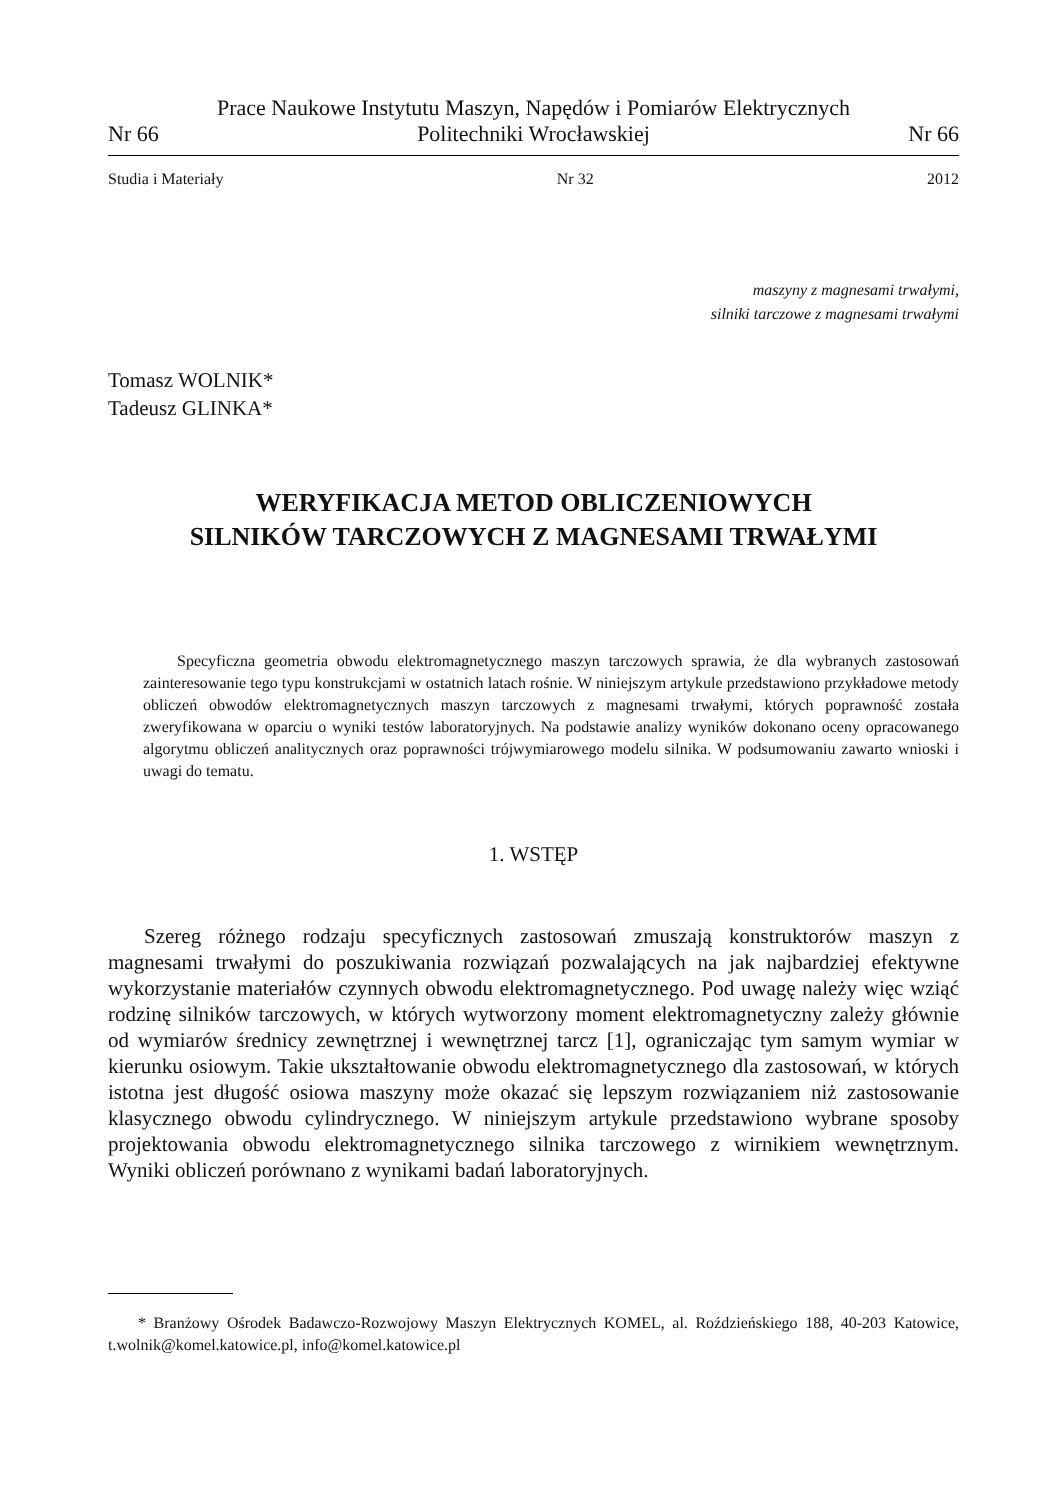Nr 66 Prace Naukowe Instytutu Maszyn, Napędów i Pomiarów Elektrycznych
Politechniki Wrocławskiej Nr 66
Studia i Materiały Nr 32 2012
maszyny z magnesami trwałymi,
silniki tarczowe z magnesami trwałymi
Tomasz WOLNIK*
Tadeusz GLINKA*
WERYFIKACJA METOD OBLICZENIOWYCH
SILNIKÓW TARCZOWYCH Z MAGNESAMI TRWAŁYMI
Specyficzna geometria obwodu elektromagnetycznego maszyn tarczowych sprawia, że dla wybranych zastosowań zainteresowanie tego typu konstrukcjami w ostatnich latach rośnie. W niniejszym artykule przedstawiono przykładowe metody obliczeń obwodów elektromagnetycznych maszyn tarczowych z magnesami trwałymi, których poprawność została zweryfikowana w oparciu o wyniki testów laboratoryjnych. Na podstawie analizy wyników dokonano oceny opracowanego algorytmu obliczeń analitycznych oraz poprawności trójwymiarowego modelu silnika. W podsumowaniu zawarto wnioski i uwagi do tematu.
1. WSTĘP
Szereg różnego rodzaju specyficznych zastosowań zmuszają konstruktorów maszyn z magnesami trwałymi do poszukiwania rozwiązań pozwalających na jak najbardziej efektywne wykorzystanie materiałów czynnych obwodu elektromagnetycznego. Pod uwagę należy więc wziąć rodzinę silników tarczowych, w których wytworzony moment elektromagnetyczny zależy głównie od wymiarów średnicy zewnętrznej i wewnętrznej tarcz [1], ograniczając tym samym wymiar w kierunku osiowym. Takie ukształtowanie obwodu elektromagnetycznego dla zastosowań, w których istotna jest długość osiowa maszyny może okazać się lepszym rozwiązaniem niż zastosowanie klasycznego obwodu cylindrycznego. W niniejszym artykule przedstawiono wybrane sposoby projektowania obwodu elektromagnetycznego silnika tarczowego z wirnikiem wewnętrznym. Wyniki obliczeń porównano z wynikami badań laboratoryjnych.
* Branżowy Ośrodek Badawczo-Rozwojowy Maszyn Elektrycznych KOMEL, al. Roździeńskiego 188, 40-203 Katowice, t.wolnik@komel.katowice.pl, info@komel.katowice.pl